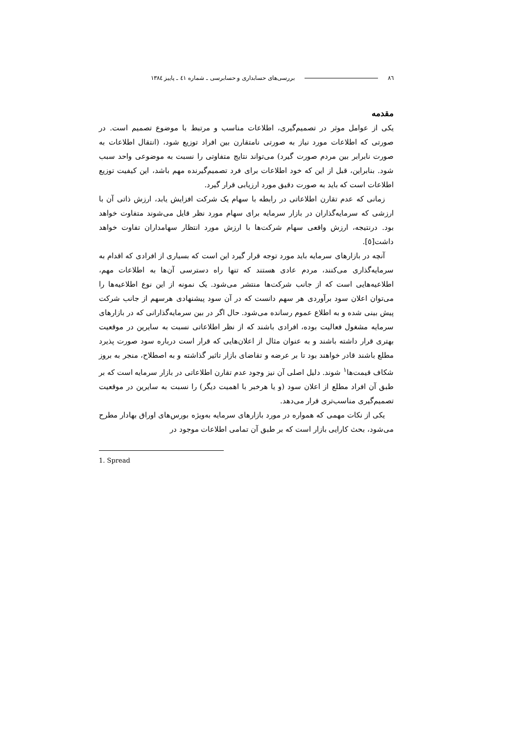٨٦ بررسی‌های حسابداری و حسابرسی ـ شماره ٤١ ـ پاییز ١٣٨٤
مقدمه
یکی از عوامل موثر در تصمیم‌گیری، اطلاعات مناسب و مرتبط با موضوع تصمیم است. در صورتی که اطلاعات مورد نیاز به صورتی نامتقارن بین افراد توزیع شود، (انتقال اطلاعات به صورت نابرابر بین مردم صورت گیرد) می‌تواند نتایج متفاوتی را نسبت به موضوعی واحد سبب شود. بنابراین، قبل از این که خود اطلاعات برای فرد تصمیم‌گیرنده مهم باشد، این کیفیت توزیع اطلاعات است که باید به صورت دقیق مورد ارزیابی قرار گیرد.
زمانی که عدم تقارن اطلاعاتی در رابطه با سهام یک شرکت افزایش یابد، ارزش ذاتی آن با ارزشی که سرمایه‌گذاران در بازار سرمایه برای سهام مورد نظر قایل می‌شوند متفاوت خواهد بود. درنتیجه، ارزش واقعی سهام شرکت‌ها با ارزش مورد انتظار سهامداران تفاوت خواهد داشت[٥].
آنچه در بازارهای سرمایه باید مورد توجه قرار گیرد این است که بسیاری از افرادی که اقدام به سرمایه‌گذاری می‌کنند، مردم عادی هستند که تنها راه دسترسی آن‌ها به اطلاعات مهم، اطلاعیه‌هایی است که از جانب شرکت‌ها منتشر می‌شود. یک نمونه از این نوع اطلاعیه‌ها را می‌توان اعلان سود برآوردی هر سهم دانست که در آن سود پیشنهادی هرسهم از جانب شرکت پیش بینی شده و به اطلاع عموم رسانده می‌شود. حال اگر در بین سرمایه‌گذارانی که در بازارهای سرمایه مشغول فعالیت بوده، افرادی باشند که از نظر اطلاعاتی نسبت به سایرین در موقعیت بهتری قرار داشته باشند و به عنوان مثال از اعلان‌هایی که قرار است درباره سود صورت پذیرد مطلع باشند قادر خواهند بود تا بر عرضه و تقاضای بازار تاثیر گذاشته و به اصطلاح، منجر به بروز شکاف قیمت‌ها<sup>١</sup> شوند. دلیل اصلی آن نیز وجود عدم تقارن اطلاعاتی در بازار سرمایه است که بر طبق آن افراد مطلع از اعلان سود (و یا هرخبر با اهمیت دیگر) را نسبت به سایرین در موقعیت تصمیم‌گیری مناسب‌تری قرار می‌دهد.
یکی از نکات مهمی که همواره در مورد بازارهای سرمایه به‌ویژه بورس‌های اوراق بهادار مطرح می‌شود، بحث کارایی بازار است که بر طبق آن تمامی اطلاعات موجود در
1. Spread